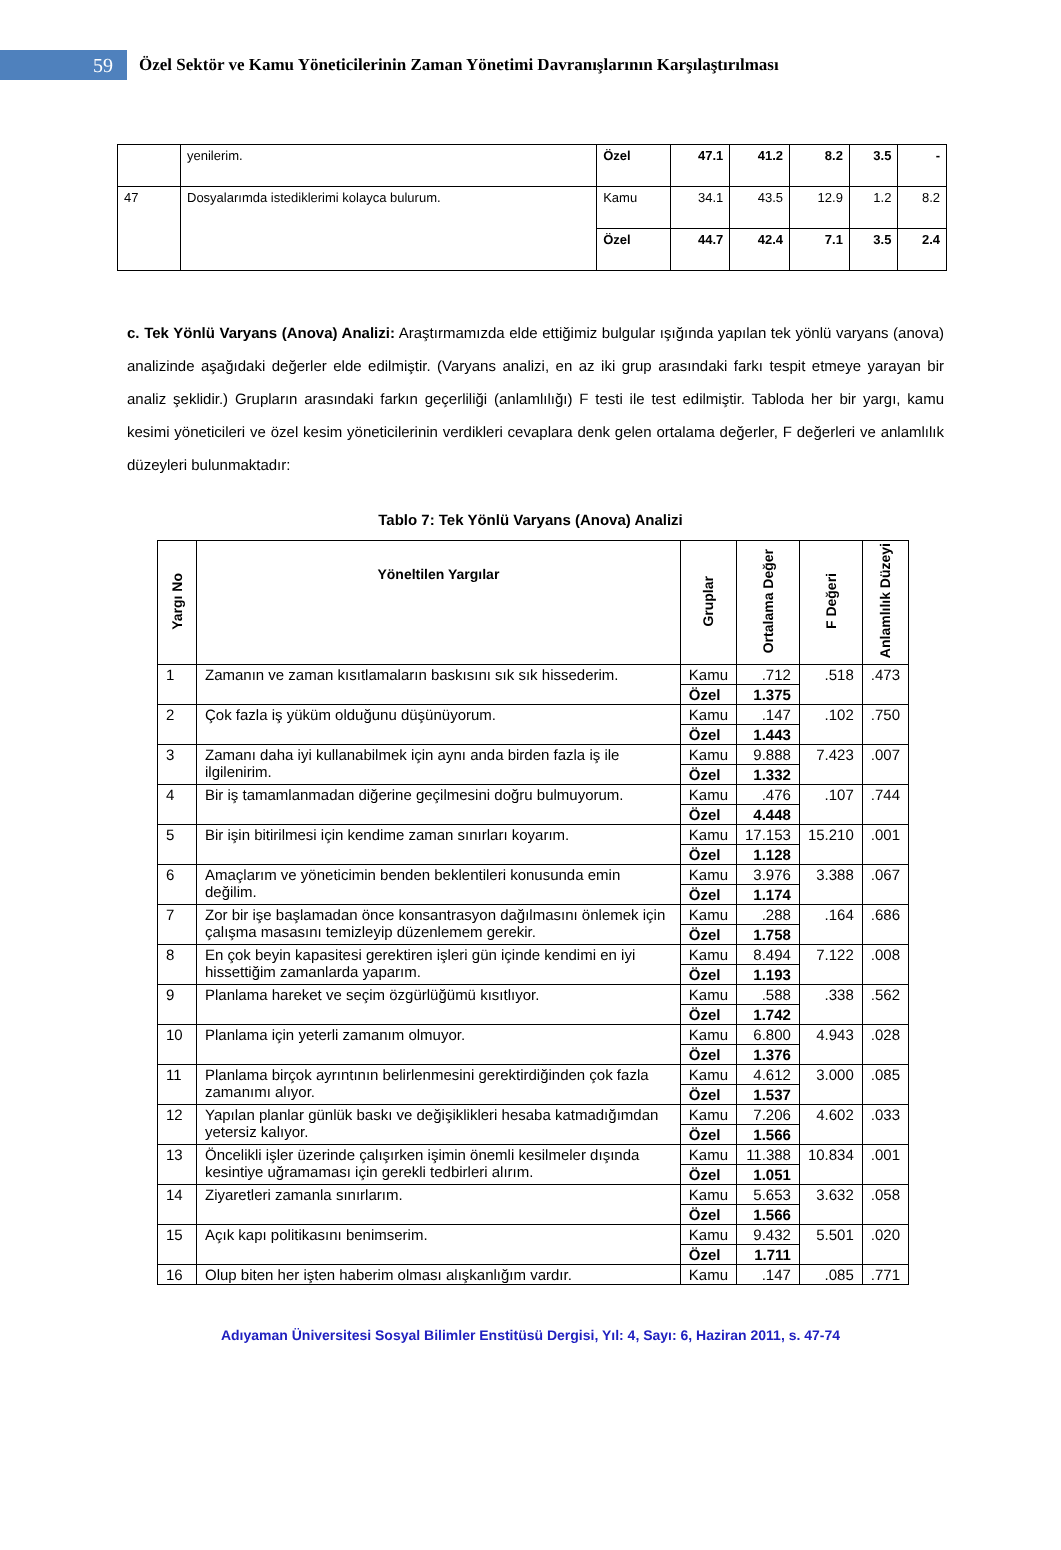59
Özel Sektör ve Kamu Yöneticilerinin Zaman Yönetimi Davranışlarının Karşılaştırılması
| | yenilerim. | Özel | 47.1 | 41.2 | 8.2 | 3.5 | - |
| 47 | Dosyalarımda istediklerimi kolayca bulurum. | Kamu | 34.1 | 43.5 | 12.9 | 1.2 | 8.2 |
| | | Özel | 44.7 | 42.4 | 7.1 | 3.5 | 2.4 |
c. Tek Yönlü Varyans (Anova) Analizi: Araştırmamızda elde ettiğimiz bulgular ışığında yapılan tek yönlü varyans (anova) analizinde aşağıdaki değerler elde edilmiştir. (Varyans analizi, en az iki grup arasındaki farkı tespit etmeye yarayan bir analiz şeklidir.) Grupların arasındaki farkın geçerliliği (anlamlılığı) F testi ile test edilmiştir. Tabloda her bir yargı, kamu kesimi yöneticileri ve özel kesim yöneticilerinin verdikleri cevaplara denk gelen ortalama değerler, F değerleri ve anlamlılık düzeyleri bulunmaktadır:
Tablo 7: Tek Yönlü Varyans (Anova) Analizi
| Yargı No | Yöneltilen Yargılar | Gruplar | Ortalama Değer | F Değeri | Anlamlılık Düzeyi |
| --- | --- | --- | --- | --- | --- |
| 1 | Zamanın ve zaman kısıtlamaların baskısını sık sık hissederim. | Kamu | .712 | .518 | .473 |
| | | Özel | 1.375 | | |
| 2 | Çok fazla iş yüküm olduğunu düşünüyorum. | Kamu | .147 | .102 | .750 |
| | | Özel | 1.443 | | |
| 3 | Zamanı daha iyi kullanabilmek için aynı anda birden fazla iş ile ilgilenirim. | Kamu | 9.888 | 7.423 | .007 |
| | | Özel | 1.332 | | |
| 4 | Bir iş tamamlanmadan diğerine geçilmesini doğru bulmuyorum. | Kamu | .476 | .107 | .744 |
| | | Özel | 4.448 | | |
| 5 | Bir işin bitirilmesi için kendime zaman sınırları koyarım. | Kamu | 17.153 | 15.210 | .001 |
| | | Özel | 1.128 | | |
| 6 | Amaçlarım ve yöneticimin benden beklentileri konusunda emin değilim. | Kamu | 3.976 | 3.388 | .067 |
| | | Özel | 1.174 | | |
| 7 | Zor bir işe başlamadan önce konsantrasyon dağılmasını önlemek için çalışma masasını temizleyip düzenlemem gerekir. | Kamu | .288 | .164 | .686 |
| | | Özel | 1.758 | | |
| 8 | En çok beyin kapasitesi gerektiren işleri gün içinde kendimi en iyi hissettiğim zamanlarda yaparım. | Kamu | 8.494 | 7.122 | .008 |
| | | Özel | 1.193 | | |
| 9 | Planlama hareket ve seçim özgürlüğümü kısıtlıyor. | Kamu | .588 | .338 | .562 |
| | | Özel | 1.742 | | |
| 10 | Planlama için yeterli zamanım olmuyor. | Kamu | 6.800 | 4.943 | .028 |
| | | Özel | 1.376 | | |
| 11 | Planlama birçok ayrıntının belirlenmesini gerektirdiğinden çok fazla zamanımı alıyor. | Kamu | 4.612 | 3.000 | .085 |
| | | Özel | 1.537 | | |
| 12 | Yapılan planlar günlük baskı ve değişiklikleri hesaba katmadığımdan yetersiz kalıyor. | Kamu | 7.206 | 4.602 | .033 |
| | | Özel | 1.566 | | |
| 13 | Öncelikli işler üzerinde çalışırken işimin önemli kesilmeler dışında kesintiye uğramaması için gerekli tedbirleri alırım. | Kamu | 11.388 | 10.834 | .001 |
| | | Özel | 1.051 | | |
| 14 | Ziyaretleri zamanla sınırlarım. | Kamu | 5.653 | 3.632 | .058 |
| | | Özel | 1.566 | | |
| 15 | Açık kapı politikasını benimserim. | Kamu | 9.432 | 5.501 | .020 |
| | | Özel | 1.711 | | |
| 16 | Olup biten her işten haberim olması alışkanlığım vardır. | Kamu | .147 | .085 | .771 |
Adıyaman Üniversitesi Sosyal Bilimler Enstitüsü Dergisi, Yıl: 4, Sayı: 6, Haziran 2011, s. 47-74